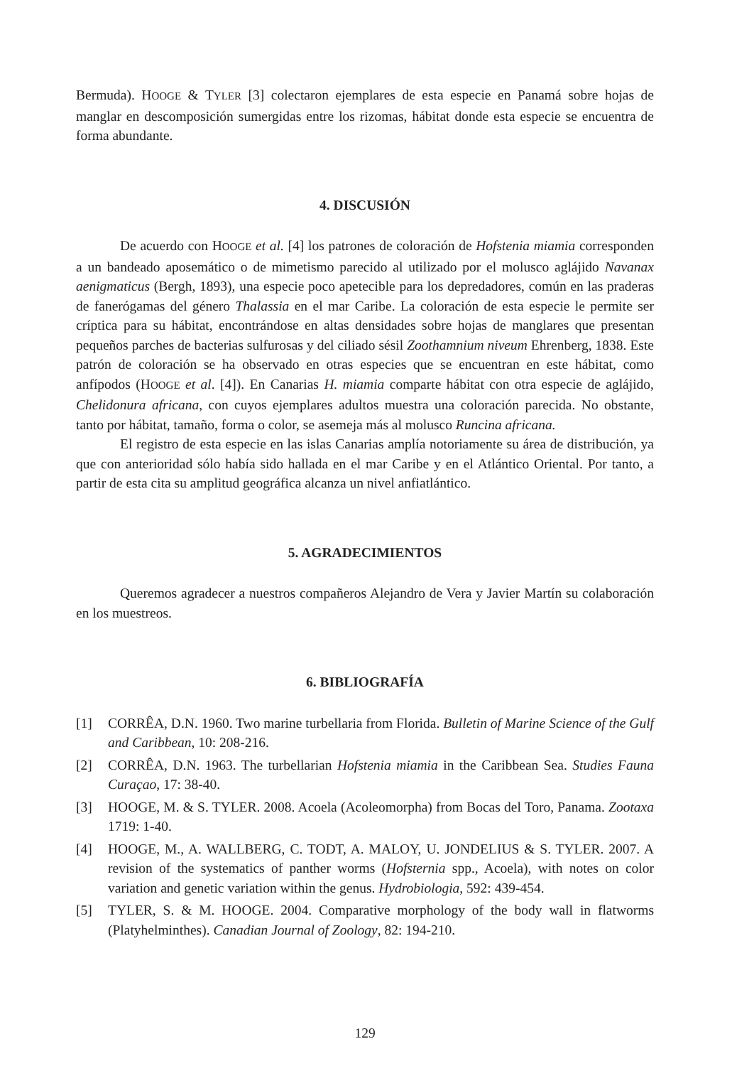Bermuda). HOOGE & TYLER [3] colectaron ejemplares de esta especie en Panamá sobre hojas de manglar en descomposición sumergidas entre los rizomas, hábitat donde esta especie se encuentra de forma abundante.
4. DISCUSIÓN
De acuerdo con HOOGE et al. [4] los patrones de coloración de Hofstenia miamia corresponden a un bandeado aposemático o de mimetismo parecido al utilizado por el molusco aglájido Navanax aenigmaticus (Bergh, 1893), una especie poco apetecible para los depredadores, común en las praderas de fanerógamas del género Thalassia en el mar Caribe. La coloración de esta especie le permite ser críptica para su hábitat, encontrándose en altas densidades sobre hojas de manglares que presentan pequeños parches de bacterias sulfurosas y del ciliado sésil Zoothamnium niveum Ehrenberg, 1838. Este patrón de coloración se ha observado en otras especies que se encuentran en este hábitat, como anfípodos (HOOGE et al. [4]). En Canarias H. miamia comparte hábitat con otra especie de aglájido, Chelidonura africana, con cuyos ejemplares adultos muestra una coloración parecida. No obstante, tanto por hábitat, tamaño, forma o color, se asemeja más al molusco Runcina africana.
El registro de esta especie en las islas Canarias amplía notoriamente su área de distribución, ya que con anterioridad sólo había sido hallada en el mar Caribe y en el Atlántico Oriental. Por tanto, a partir de esta cita su amplitud geográfica alcanza un nivel anfiatlántico.
5. AGRADECIMIENTOS
Queremos agradecer a nuestros compañeros Alejandro de Vera y Javier Martín su colaboración en los muestreos.
6. BIBLIOGRAFÍA
[1] CORRÊA, D.N. 1960. Two marine turbellaria from Florida. Bulletin of Marine Science of the Gulf and Caribbean, 10: 208-216.
[2] CORRÊA, D.N. 1963. The turbellarian Hofstenia miamia in the Caribbean Sea. Studies Fauna Curaçao, 17: 38-40.
[3] HOOGE, M. & S. TYLER. 2008. Acoela (Acoleomorpha) from Bocas del Toro, Panama. Zootaxa 1719: 1-40.
[4] HOOGE, M., A. WALLBERG, C. TODT, A. MALOY, U. JONDELIUS & S. TYLER. 2007. A revision of the systematics of panther worms (Hofsternia spp., Acoela), with notes on color variation and genetic variation within the genus. Hydrobiologia, 592: 439-454.
[5] TYLER, S. & M. HOOGE. 2004. Comparative morphology of the body wall in flatworms (Platyhelminthes). Canadian Journal of Zoology, 82: 194-210.
129